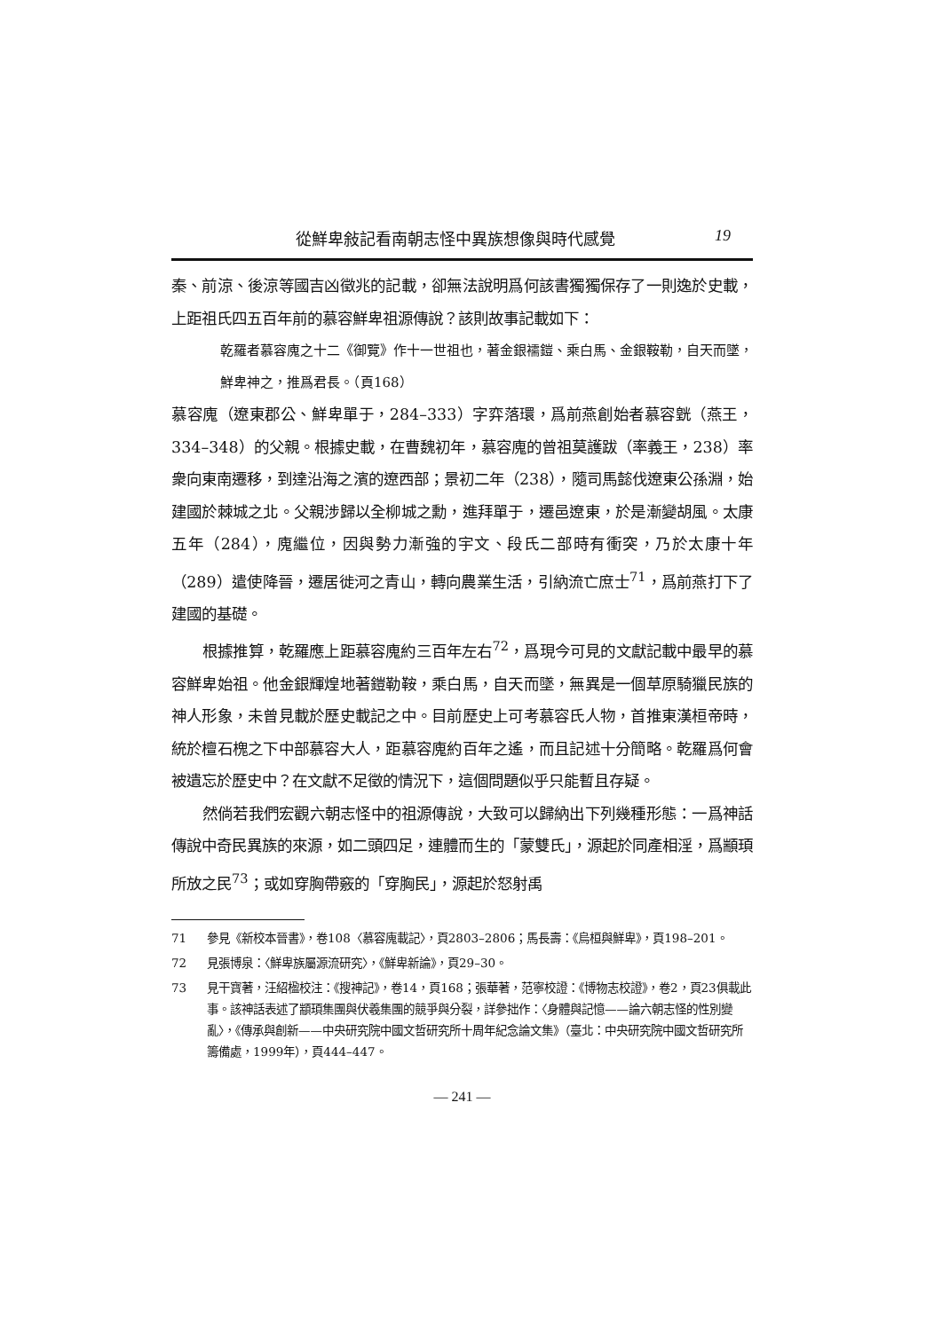從鮮卑敍記看南朝志怪中異族想像與時代感覺 19
秦、前涼、後涼等國吉凶徵兆的記載，卻無法說明爲何該書獨獨保存了一則逸於史載，上距祖氏四五百年前的慕容鮮卑祖源傳說？該則故事記載如下：
乾羅者慕容廆之十二《御覽》作十一世祖也，著金銀襦鎧、乘白馬、金銀鞍勒，自天而墜，鮮卑神之，推爲君長。（頁168）
慕容廆（遼東郡公、鮮卑單于，284–333）字弈落環，爲前燕創始者慕容皝（燕王，334–348）的父親。根據史載，在曹魏初年，慕容廆的曾祖莫護跋（率義王，238）率衆向東南遷移，到達沿海之濱的遼西部；景初二年（238），隨司馬懿伐遼東公孫淵，始建國於棘城之北。父親涉歸以全柳城之勳，進拜單于，遷邑遼東，於是漸變胡風。太康五年（284），廆繼位，因與勢力漸強的宇文、段氏二部時有衝突，乃於太康十年（289）遣使降晉，遷居徙河之青山，轉向農業生活，引納流亡庶士<sup>71</sup>，爲前燕打下了建國的基礎。
根據推算，乾羅應上距慕容廆約三百年左右<sup>72</sup>，爲現今可見的文獻記載中最早的慕容鮮卑始祖。他金銀輝煌地著鎧勒鞍，乘白馬，自天而墜，無異是一個草原騎獵民族的神人形象，未曾見載於歷史載記之中。目前歷史上可考慕容氏人物，首推東漢桓帝時，統於檀石槐之下中部慕容大人，距慕容廆約百年之遙，而且記述十分簡略。乾羅爲何會被遺忘於歷史中？在文獻不足徵的情況下，這個問題似乎只能暫且存疑。
然倘若我們宏觀六朝志怪中的祖源傳說，大致可以歸納出下列幾種形態：一爲神話傳說中奇民異族的來源，如二頭四足，連體而生的「蒙雙氏」，源起於同產相淫，爲顓頊所放之民<sup>73</sup>；或如穿胸帶竅的「穿胸民」，源起於怒射禹
71 參見《新校本晉書》，卷108〈慕容廆載記〉，頁2803–2806；馬長壽：《烏桓與鮮卑》，頁198–201。
72 見張博泉：〈鮮卑族屬源流研究〉，《鮮卑新論》，頁29–30。
73 見干寶著，汪紹楹校注：《搜神記》，卷14，頁168；張華著，范寧校證：《博物志校證》，卷2，頁23俱載此事。該神話表述了顓頊集團與伏羲集團的競爭與分裂，詳參拙作：〈身體與記憶——論六朝志怪的性別變亂〉，《傳承與創新——中央研究院中國文哲研究所十周年紀念論文集》（臺北：中央研究院中國文哲研究所籌備處，1999年），頁444–447。
— 241 —